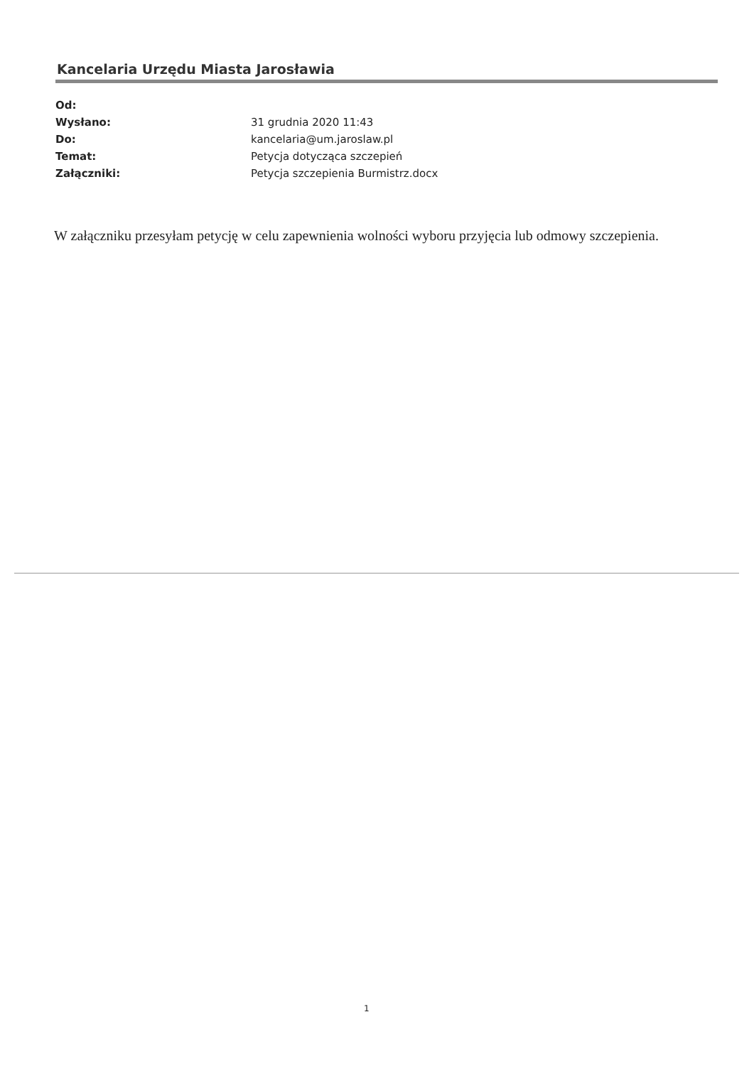Kancelaria Urzędu Miasta Jarosławia
Od:
Wysłano: 31 grudnia 2020 11:43
Do: kancelaria@um.jaroslaw.pl
Temat: Petycja dotycząca szczepień
Załączniki: Petycja szczepienia Burmistrz.docx
W załączniku przesyłam petycję w celu zapewnienia wolności wyboru przyjęcia lub odmowy szczepienia.
1